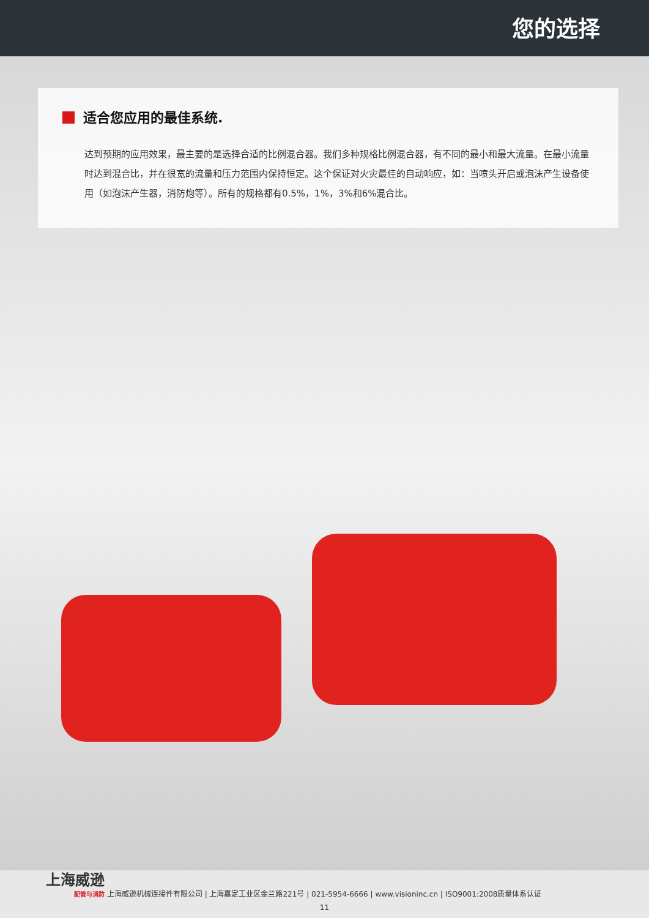您的选择
适合您应用的最佳系统.
达到预期的应用效果，最主要的是选择合适的比例混合器。我们多种规格比例混合器，有不同的最小和最大流量。在最小流量时达到混合比，并在很宽的流量和压力范围内保持恒定。这个保证对火灾最佳的自动响应，如：当喷头开启或泡沫产生设备使用（如泡沫产生器，消防炮等）。所有的规格都有0.5%，1%，3%和6%混合比。
上海威逊 配管与消防
上海威逊机械连接件有限公司 | 上海嘉定工业区金兰路221号 | 021-5954-6666 | www.visioninc.cn | ISO9001:2008质量体系认证
11